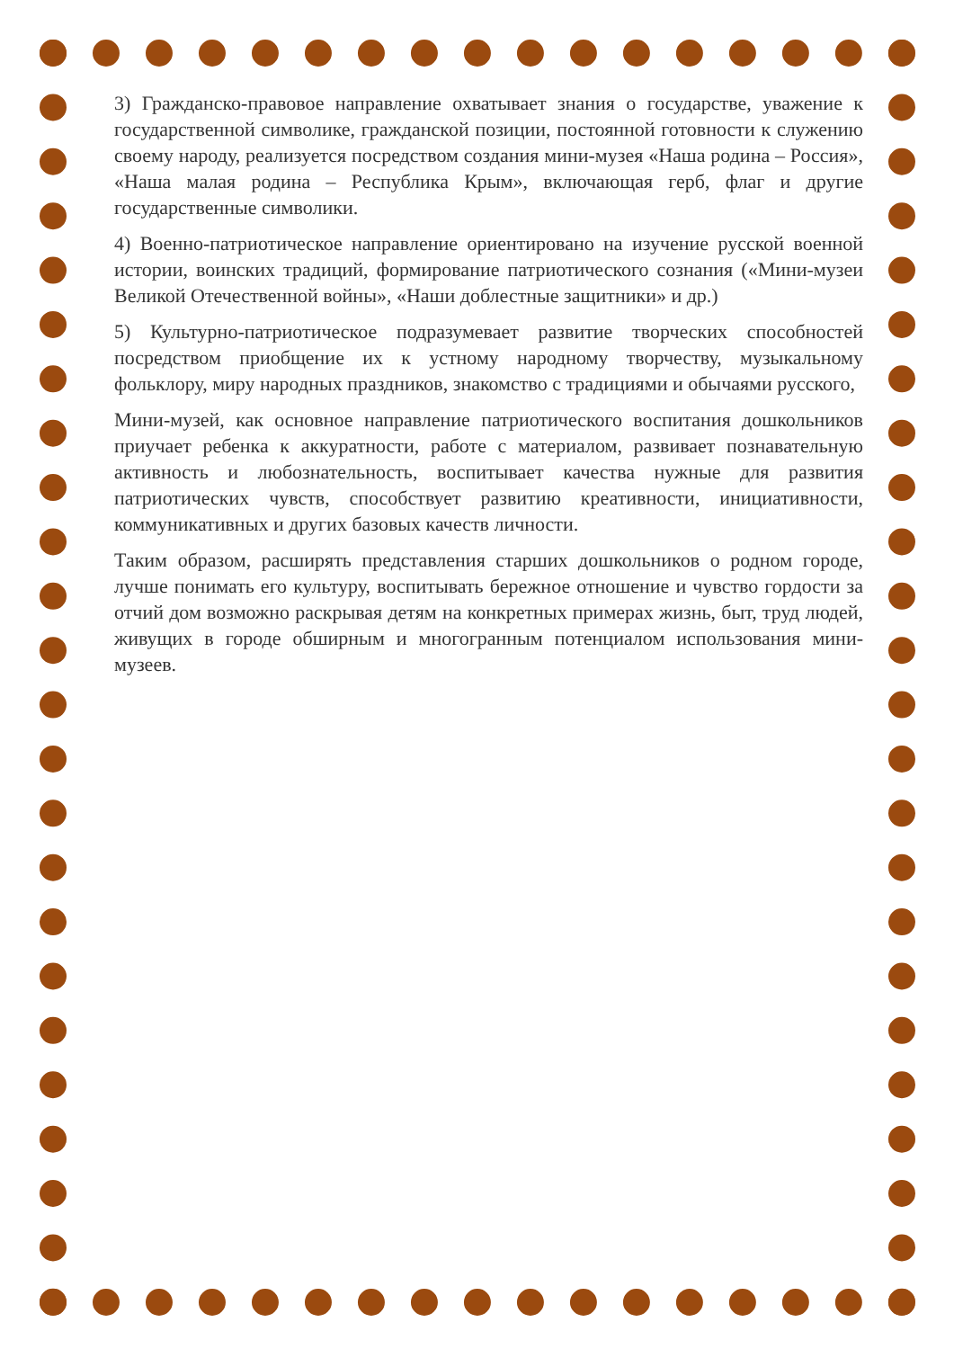3) Гражданско-правовое направление охватывает знания о государстве, уважение к государственной символике, гражданской позиции, постоянной готовности к служению своему народу, реализуется посредством создания мини-музея «Наша родина – Россия», «Наша малая родина – Республика Крым», включающая герб, флаг и другие государственные символики.
4) Военно-патриотическое направление ориентировано на изучение русской военной истории, воинских традиций, формирование патриотического сознания («Мини-музеи Великой Отечественной войны», «Наши доблестные защитники» и др.)
5) Культурно-патриотическое подразумевает развитие творческих способностей посредством приобщение их к устному народному творчеству, музыкальному фольклору, миру народных праздников, знакомство с традициями и обычаями русского,
Мини-музей, как основное направление патриотического воспитания дошкольников приучает ребенка к аккуратности, работе с материалом, развивает познавательную активность и любознательность, воспитывает качества нужные для развития патриотических чувств, способствует развитию креативности, инициативности, коммуникативных и других базовых качеств личности.
Таким образом, расширять представления старших дошкольников о родном городе, лучше понимать его культуру, воспитывать бережное отношение и чувство гордости за отчий дом возможно раскрывая детям на конкретных примерах жизнь, быт, труд людей, живущих в городе обширным и многогранным потенциалом использования мини-музеев.